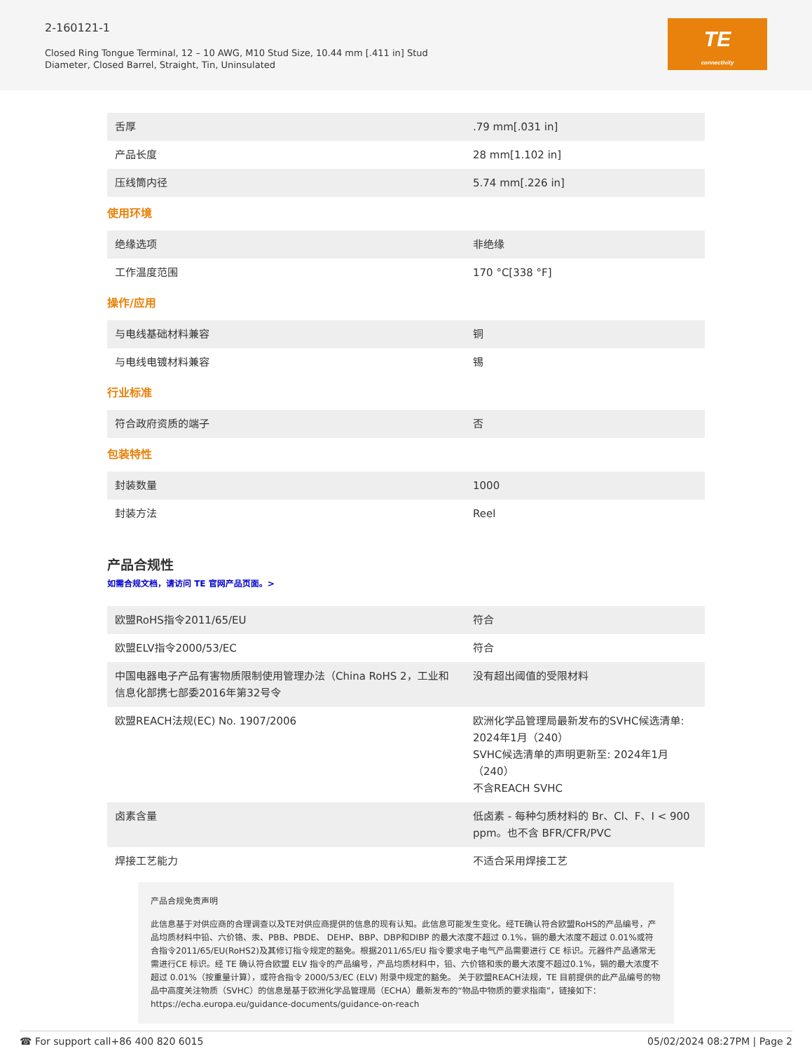2-160121-1
Closed Ring Tongue Terminal, 12 – 10 AWG, M10 Stud Size, 10.44 mm [.411 in] Stud
Diameter, Closed Barrel, Straight, Tin, Uninsulated
TE
connectivity
| 舌厚 | .79 mm[.031 in] |
| 产品长度 | 28 mm[1.102 in] |
| 压线筒内径 | 5.74 mm[.226 in] |
使用环境
| 绝缘选项 | 非绝缘 |
| 工作温度范围 | 170 °C[338 °F] |
操作/应用
| 与电线基础材料兼容 | 铜 |
| 与电线电镀材料兼容 | 锡 |
行业标准
| 符合政府资质的端子 | 否 |
包装特性
| 封装数量 | 1000 |
| 封装方法 | Reel |
产品合规性
如需合规文档，请访问 TE 官网产品页面。>
| 欧盟RoHS指令2011/65/EU | 符合 |
| 欧盟ELV指令2000/53/EC | 符合 |
| 中国电器电子产品有害物质限制使用管理办法（China RoHS 2，工业和信息化部携七部委2016年第32号令 | 没有超出阈值的受限材料 |
| 欧盟REACH法规(EC) No. 1907/2006 | 欧洲化学品管理局最新发布的SVHC候选清单: 2024年1月（240） SVHC候选清单的声明更新至: 2024年1月（240） 不含REACH SVHC |
| 卤素含量 | 低卤素 - 每种匀质材料的 Br、Cl、F、I < 900 ppm。也不含 BFR/CFR/PVC |
| 焊接工艺能力 | 不适合采用焊接工艺 |
产品合规免责声明
此信息基于对供应商的合理调查以及TE对供应商提供的信息的现有认知。此信息可能发生变化。经TE确认符合欧盟RoHS的产品编号，产品均质材料中铅、六价铬、汞、PBB、PBDE、 DEHP、BBP、DBP和DIBP 的最大浓度不超过 0.1%，镉的最大浓度不超过 0.01%或符合指令2011/65/EU(RoHS2)及其修订指令规定的豁免。根据2011/65/EU 指令要求电子电气产品需要进行 CE 标识。元器件产品通常无需进行CE 标识。经 TE 确认符合欧盟 ELV 指令的产品编号，产品均质材料中，铅、六价铬和汞的最大浓度不超过0.1%，镉的最大浓度不超过 0.01%（按重量计算），或符合指令 2000/53/EC (ELV) 附录中规定的豁免。 关于欧盟REACH法规，TE 目前提供的此产品编号的物品中高度关注物质（SVHC）的信息是基于欧洲化学品管理局（ECHA）最新发布的“物品中物质的要求指南”，链接如下：https://echa.europa.eu/guidance-documents/guidance-on-reach
☎ For support call+86 400 820 6015 05/02/2024 08:27PM | Page 2